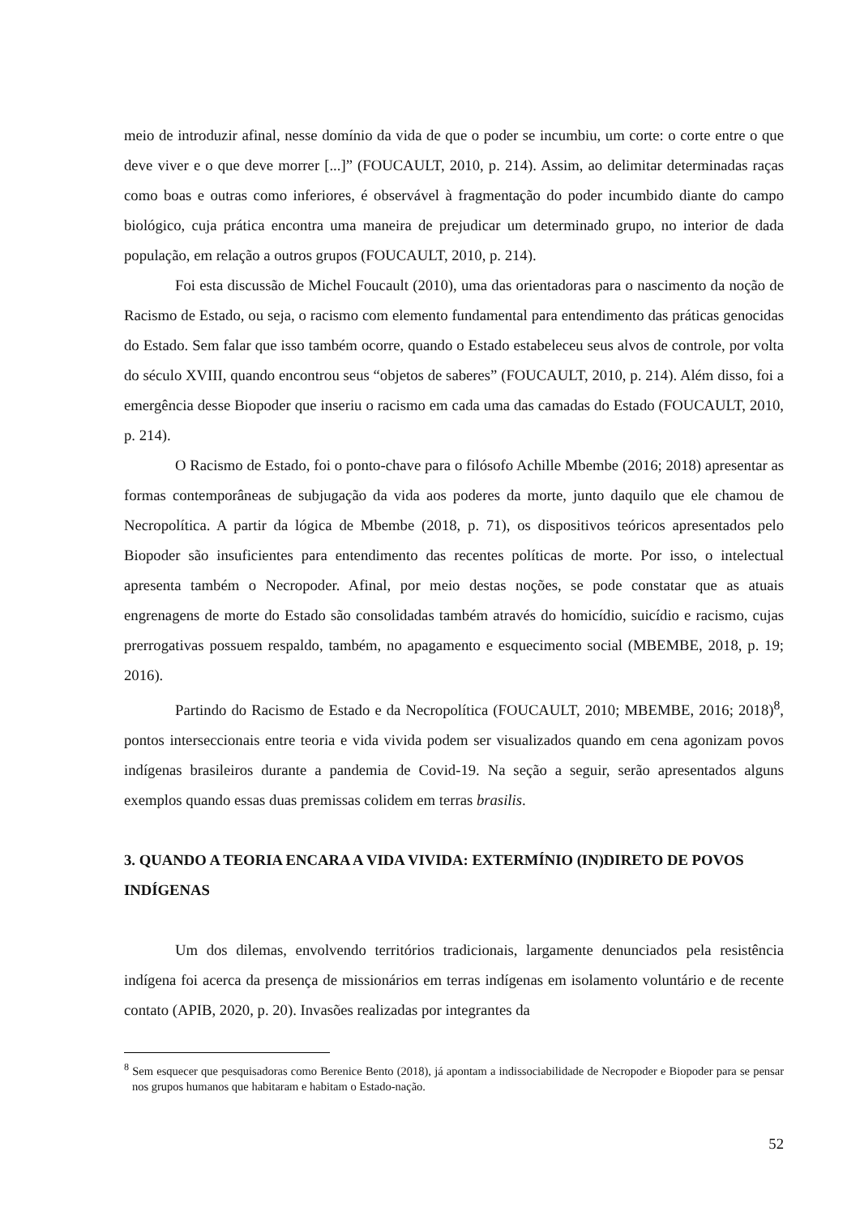meio de introduzir afinal, nesse domínio da vida de que o poder se incumbiu, um corte: o corte entre o que deve viver e o que deve morrer [...]” (FOUCAULT, 2010, p. 214). Assim, ao delimitar determinadas raças como boas e outras como inferiores, é observável à fragmentação do poder incumbido diante do campo biológico, cuja prática encontra uma maneira de prejudicar um determinado grupo, no interior de dada população, em relação a outros grupos (FOUCAULT, 2010, p. 214).
Foi esta discussão de Michel Foucault (2010), uma das orientadoras para o nascimento da noção de Racismo de Estado, ou seja, o racismo com elemento fundamental para entendimento das práticas genocidas do Estado. Sem falar que isso também ocorre, quando o Estado estabeleceu seus alvos de controle, por volta do século XVIII, quando encontrou seus “objetos de saberes” (FOUCAULT, 2010, p. 214). Além disso, foi a emergência desse Biopoder que inseriu o racismo em cada uma das camadas do Estado (FOUCAULT, 2010, p. 214).
O Racismo de Estado, foi o ponto-chave para o filósofo Achille Mbembe (2016; 2018) apresentar as formas contemporâneas de subjugação da vida aos poderes da morte, junto daquilo que ele chamou de Necropolítica. A partir da lógica de Mbembe (2018, p. 71), os dispositivos teóricos apresentados pelo Biopoder são insuficientes para entendimento das recentes políticas de morte. Por isso, o intelectual apresenta também o Necropoder. Afinal, por meio destas noções, se pode constatar que as atuais engrenagens de morte do Estado são consolidadas também através do homicídio, suicídio e racismo, cujas prerrogativas possuem respaldo, também, no apagamento e esquecimento social (MBEMBE, 2018, p. 19; 2016).
Partindo do Racismo de Estado e da Necropolítica (FOUCAULT, 2010; MBEMBE, 2016; 2018)<sup>8</sup>, pontos interseccionais entre teoria e vida vivida podem ser visualizados quando em cena agonizam povos indígenas brasileiros durante a pandemia de Covid-19. Na seção a seguir, serão apresentados alguns exemplos quando essas duas premissas colidem em terras brasilis.
3. QUANDO A TEORIA ENCARA A VIDA VIVIDA: EXTERMÍNIO (IN)DIRETO DE POVOS INDÍGENAS
Um dos dilemas, envolvendo territórios tradicionais, largamente denunciados pela resistência indígena foi acerca da presença de missionários em terras indígenas em isolamento voluntário e de recente contato (APIB, 2020, p. 20). Invasões realizadas por integrantes da
<sup>8</sup> Sem esquecer que pesquisadoras como Berenice Bento (2018), já apontam a indissociabilidade de Necropoder e Biopoder para se pensar nos grupos humanos que habitaram e habitam o Estado-nação.
52